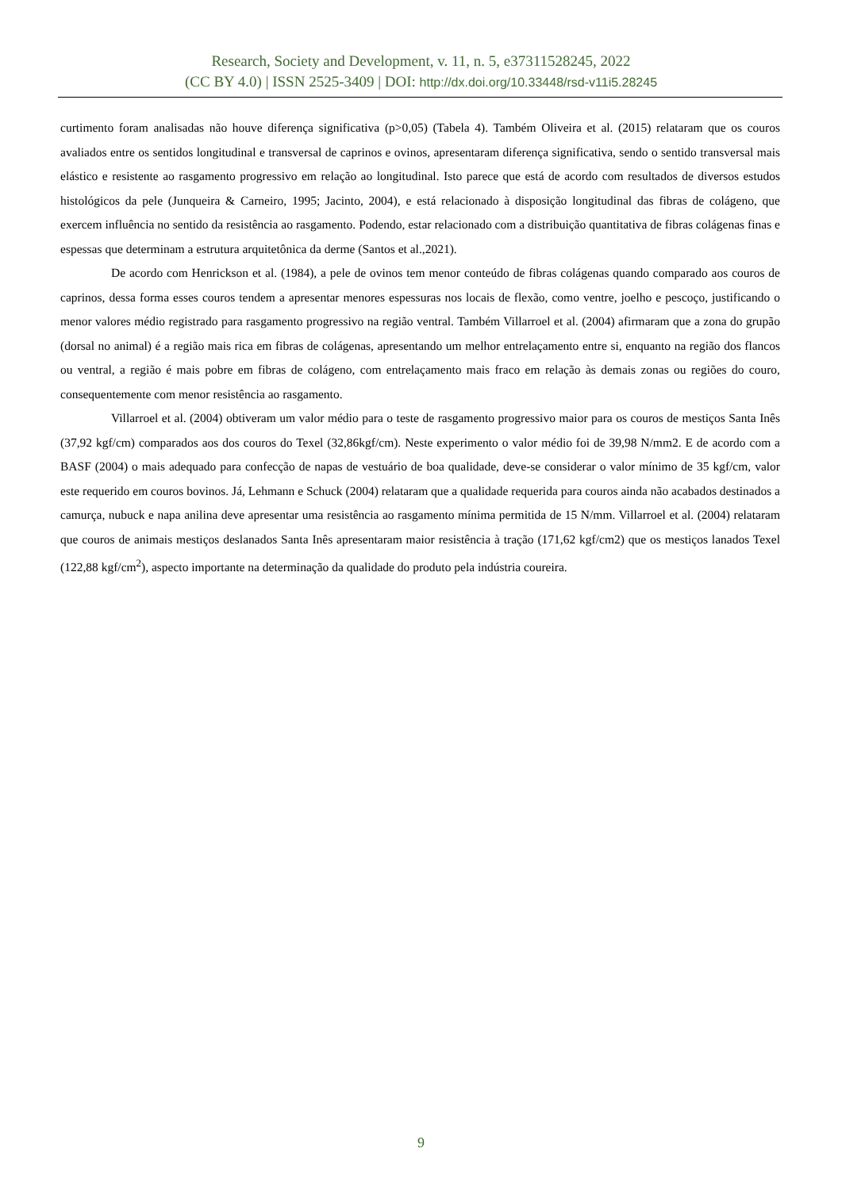Research, Society and Development, v. 11, n. 5, e37311528245, 2022
(CC BY 4.0) | ISSN 2525-3409 | DOI: http://dx.doi.org/10.33448/rsd-v11i5.28245
curtimento foram analisadas não houve diferença significativa (p>0,05) (Tabela 4). Também Oliveira et al. (2015) relataram que os couros avaliados entre os sentidos longitudinal e transversal de caprinos e ovinos, apresentaram diferença significativa, sendo o sentido transversal mais elástico e resistente ao rasgamento progressivo em relação ao longitudinal. Isto parece que está de acordo com resultados de diversos estudos histológicos da pele (Junqueira & Carneiro, 1995; Jacinto, 2004), e está relacionado à disposição longitudinal das fibras de colágeno, que exercem influência no sentido da resistência ao rasgamento. Podendo, estar relacionado com a distribuição quantitativa de fibras colágenas finas e espessas que determinam a estrutura arquitetônica da derme (Santos et al.,2021).
De acordo com Henrickson et al. (1984), a pele de ovinos tem menor conteúdo de fibras colágenas quando comparado aos couros de caprinos, dessa forma esses couros tendem a apresentar menores espessuras nos locais de flexão, como ventre, joelho e pescoço, justificando o menor valores médio registrado para rasgamento progressivo na região ventral. Também Villarroel et al. (2004) afirmaram que a zona do grupão (dorsal no animal) é a região mais rica em fibras de colágenas, apresentando um melhor entrelaçamento entre si, enquanto na região dos flancos ou ventral, a região é mais pobre em fibras de colágeno, com entrelaçamento mais fraco em relação às demais zonas ou regiões do couro, consequentemente com menor resistência ao rasgamento.
Villarroel et al. (2004) obtiveram um valor médio para o teste de rasgamento progressivo maior para os couros de mestiços Santa Inês (37,92 kgf/cm) comparados aos dos couros do Texel (32,86kgf/cm). Neste experimento o valor médio foi de 39,98 N/mm2. E de acordo com a BASF (2004) o mais adequado para confecção de napas de vestuário de boa qualidade, deve-se considerar o valor mínimo de 35 kgf/cm, valor este requerido em couros bovinos. Já, Lehmann e Schuck (2004) relataram que a qualidade requerida para couros ainda não acabados destinados a camurça, nubuck e napa anilina deve apresentar uma resistência ao rasgamento mínima permitida de 15 N/mm. Villarroel et al. (2004) relataram que couros de animais mestiços deslanados Santa Inês apresentaram maior resistência à tração (171,62 kgf/cm2) que os mestiços lanados Texel (122,88 kgf/cm<sup>2</sup>), aspecto importante na determinação da qualidade do produto pela indústria coureira.
9